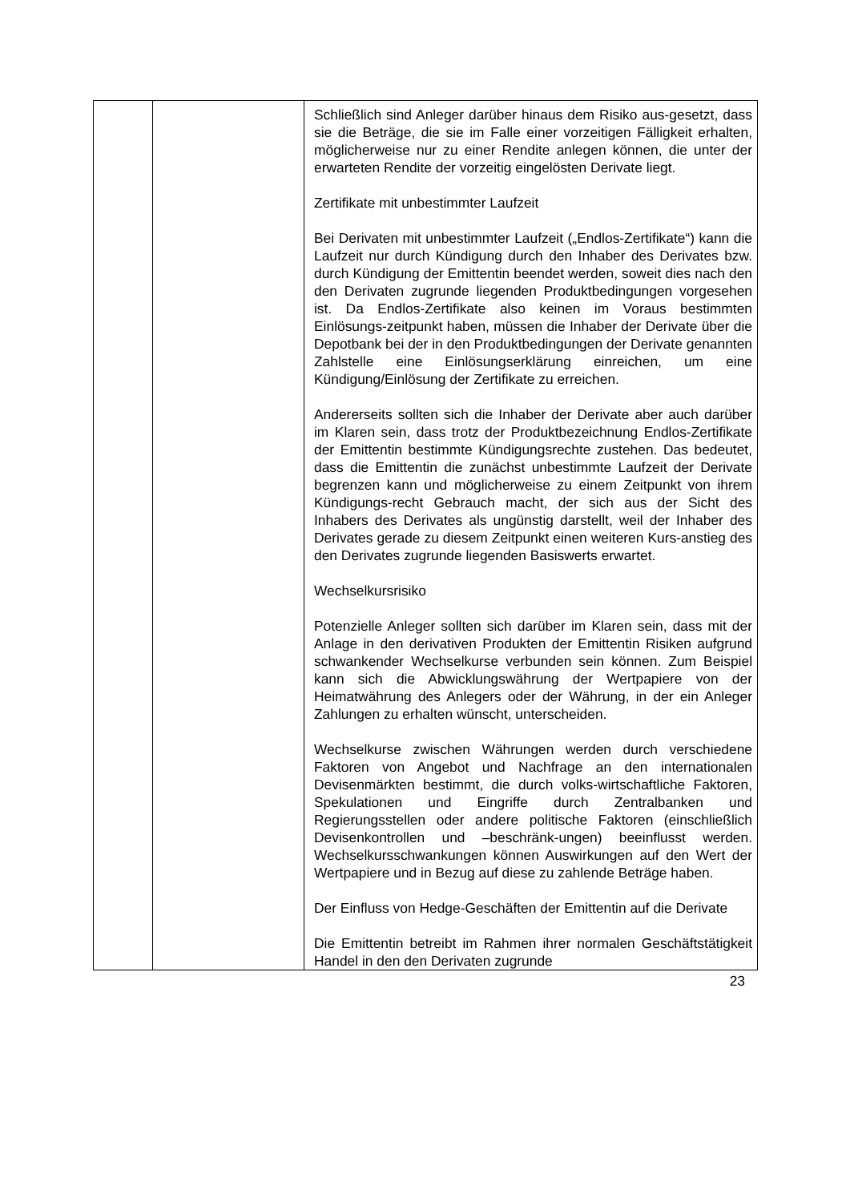| | | Schließlich sind Anleger darüber hinaus dem Risiko aus-gesetzt, dass sie die Beträge, die sie im Falle einer vorzeitigen Fälligkeit erhalten, möglicherweise nur zu einer Rendite anlegen können, die unter der erwarteten Rendite der vorzeitig eingelösten Derivate liegt. Zertifikate mit unbestimmter Laufzeit Bei Derivaten mit unbestimmter Laufzeit („Endlos-Zertifikate“) kann die Laufzeit nur durch Kündigung durch den Inhaber des Derivates bzw. durch Kündigung der Emittentin beendet werden, soweit dies nach den den Derivaten zugrunde liegenden Produktbedingungen vorgesehen ist. Da Endlos-Zertifikate also keinen im Voraus bestimmten Einlösungs-zeitpunkt haben, müssen die Inhaber der Derivate über die Depotbank bei der in den Produktbedingungen der Derivate genannten Zahlstelle eine Einlösungserklärung einreichen, um eine Kündigung/Einlösung der Zertifikate zu erreichen. Andererseits sollten sich die Inhaber der Derivate aber auch darüber im Klaren sein, dass trotz der Produktbezeichnung Endlos-Zertifikate der Emittentin bestimmte Kündigungsrechte zustehen. Das bedeutet, dass die Emittentin die zunächst unbestimmte Laufzeit der Derivate begrenzen kann und möglicherweise zu einem Zeitpunkt von ihrem Kündigungs-recht Gebrauch macht, der sich aus der Sicht des Inhabers des Derivates als ungünstig darstellt, weil der Inhaber des Derivates gerade zu diesem Zeitpunkt einen weiteren Kurs-anstieg des den Derivates zugrunde liegenden Basiswerts erwartet. Wechselkursrisiko Potenzielle Anleger sollten sich darüber im Klaren sein, dass mit der Anlage in den derivativen Produkten der Emittentin Risiken aufgrund schwankender Wechselkurse verbunden sein können. Zum Beispiel kann sich die Abwicklungswährung der Wertpapiere von der Heimatwährung des Anlegers oder der Währung, in der ein Anleger Zahlungen zu erhalten wünscht, unterscheiden. Wechselkurse zwischen Währungen werden durch verschiedene Faktoren von Angebot und Nachfrage an den internationalen Devisenmärkten bestimmt, die durch volks-wirtschaftliche Faktoren, Spekulationen und Eingriffe durch Zentralbanken und Regierungsstellen oder andere politische Faktoren (einschließlich Devisenkontrollen und –beschränk-ungen) beeinflusst werden. Wechselkursschwankungen können Auswirkungen auf den Wert der Wertpapiere und in Bezug auf diese zu zahlende Beträge haben. Der Einfluss von Hedge-Geschäften der Emittentin auf die Derivate Die Emittentin betreibt im Rahmen ihrer normalen Geschäftstätigkeit Handel in den den Derivaten zugrunde |
23